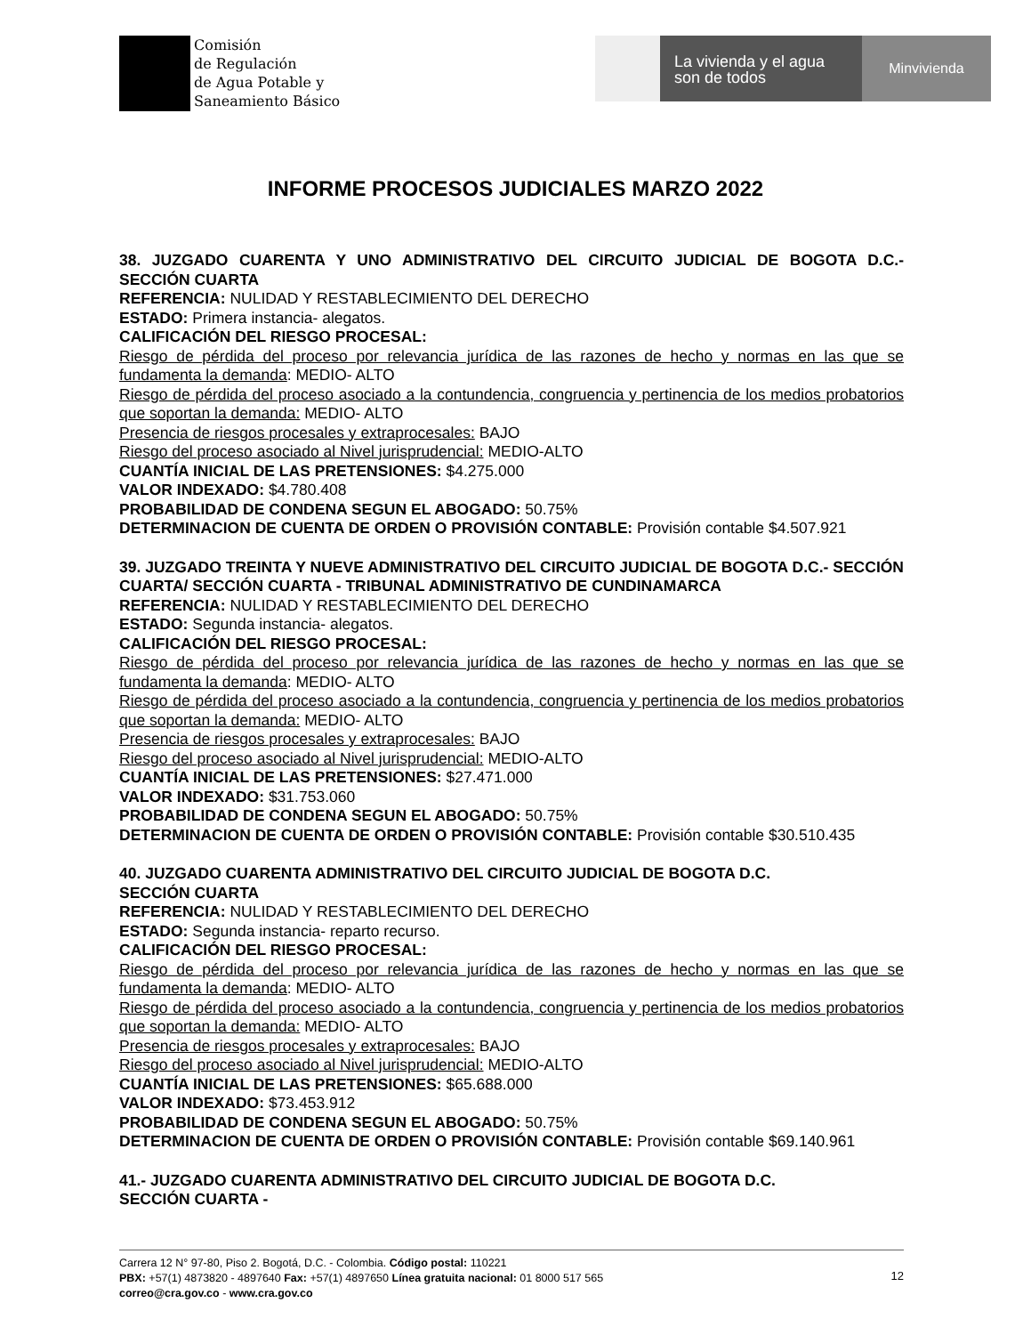Comisión
de Regulación
de Agua Potable y
Saneamiento Básico
La vivienda y el agua son de todos
Minvivienda
INFORME PROCESOS JUDICIALES MARZO 2022
38. JUZGADO CUARENTA Y UNO ADMINISTRATIVO DEL CIRCUITO JUDICIAL DE BOGOTA D.C.- SECCIÓN CUARTA
REFERENCIA: NULIDAD Y RESTABLECIMIENTO DEL DERECHO
ESTADO: Primera instancia- alegatos.
CALIFICACIÓN DEL RIESGO PROCESAL:
Riesgo de pérdida del proceso por relevancia jurídica de las razones de hecho y normas en las que se fundamenta la demanda: MEDIO- ALTO
Riesgo de pérdida del proceso asociado a la contundencia, congruencia y pertinencia de los medios probatorios que soportan la demanda: MEDIO- ALTO
Presencia de riesgos procesales y extraprocesales: BAJO
Riesgo del proceso asociado al Nivel jurisprudencial: MEDIO-ALTO
CUANTÍA INICIAL DE LAS PRETENSIONES: $4.275.000
VALOR INDEXADO: $4.780.408
PROBABILIDAD DE CONDENA SEGUN EL ABOGADO: 50.75%
DETERMINACION DE CUENTA DE ORDEN O PROVISIÓN CONTABLE: Provisión contable $4.507.921
39. JUZGADO TREINTA Y NUEVE ADMINISTRATIVO DEL CIRCUITO JUDICIAL DE BOGOTA D.C.- SECCIÓN CUARTA/ SECCIÓN CUARTA - TRIBUNAL ADMINISTRATIVO DE CUNDINAMARCA
REFERENCIA: NULIDAD Y RESTABLECIMIENTO DEL DERECHO
ESTADO: Segunda instancia- alegatos.
CALIFICACIÓN DEL RIESGO PROCESAL:
Riesgo de pérdida del proceso por relevancia jurídica de las razones de hecho y normas en las que se fundamenta la demanda: MEDIO- ALTO
Riesgo de pérdida del proceso asociado a la contundencia, congruencia y pertinencia de los medios probatorios que soportan la demanda: MEDIO- ALTO
Presencia de riesgos procesales y extraprocesales: BAJO
Riesgo del proceso asociado al Nivel jurisprudencial: MEDIO-ALTO
CUANTÍA INICIAL DE LAS PRETENSIONES: $27.471.000
VALOR INDEXADO: $31.753.060
PROBABILIDAD DE CONDENA SEGUN EL ABOGADO: 50.75%
DETERMINACION DE CUENTA DE ORDEN O PROVISIÓN CONTABLE: Provisión contable $30.510.435
40. JUZGADO CUARENTA ADMINISTRATIVO DEL CIRCUITO JUDICIAL DE BOGOTA D.C.
SECCIÓN CUARTA
REFERENCIA: NULIDAD Y RESTABLECIMIENTO DEL DERECHO
ESTADO: Segunda instancia- reparto recurso.
CALIFICACIÓN DEL RIESGO PROCESAL:
Riesgo de pérdida del proceso por relevancia jurídica de las razones de hecho y normas en las que se fundamenta la demanda: MEDIO- ALTO
Riesgo de pérdida del proceso asociado a la contundencia, congruencia y pertinencia de los medios probatorios que soportan la demanda: MEDIO- ALTO
Presencia de riesgos procesales y extraprocesales: BAJO
Riesgo del proceso asociado al Nivel jurisprudencial: MEDIO-ALTO
CUANTÍA INICIAL DE LAS PRETENSIONES: $65.688.000
VALOR INDEXADO: $73.453.912
PROBABILIDAD DE CONDENA SEGUN EL ABOGADO: 50.75%
DETERMINACION DE CUENTA DE ORDEN O PROVISIÓN CONTABLE: Provisión contable $69.140.961
41.- JUZGADO CUARENTA ADMINISTRATIVO DEL CIRCUITO JUDICIAL DE BOGOTA D.C.
SECCIÓN CUARTA -
Carrera 12 N° 97-80, Piso 2. Bogotá, D.C. - Colombia. Código postal: 110221
PBX: +57(1) 4873820 - 4897640 Fax: +57(1) 4897650 Línea gratuita nacional: 01 8000 517 565
correo@cra.gov.co - www.cra.gov.co
12